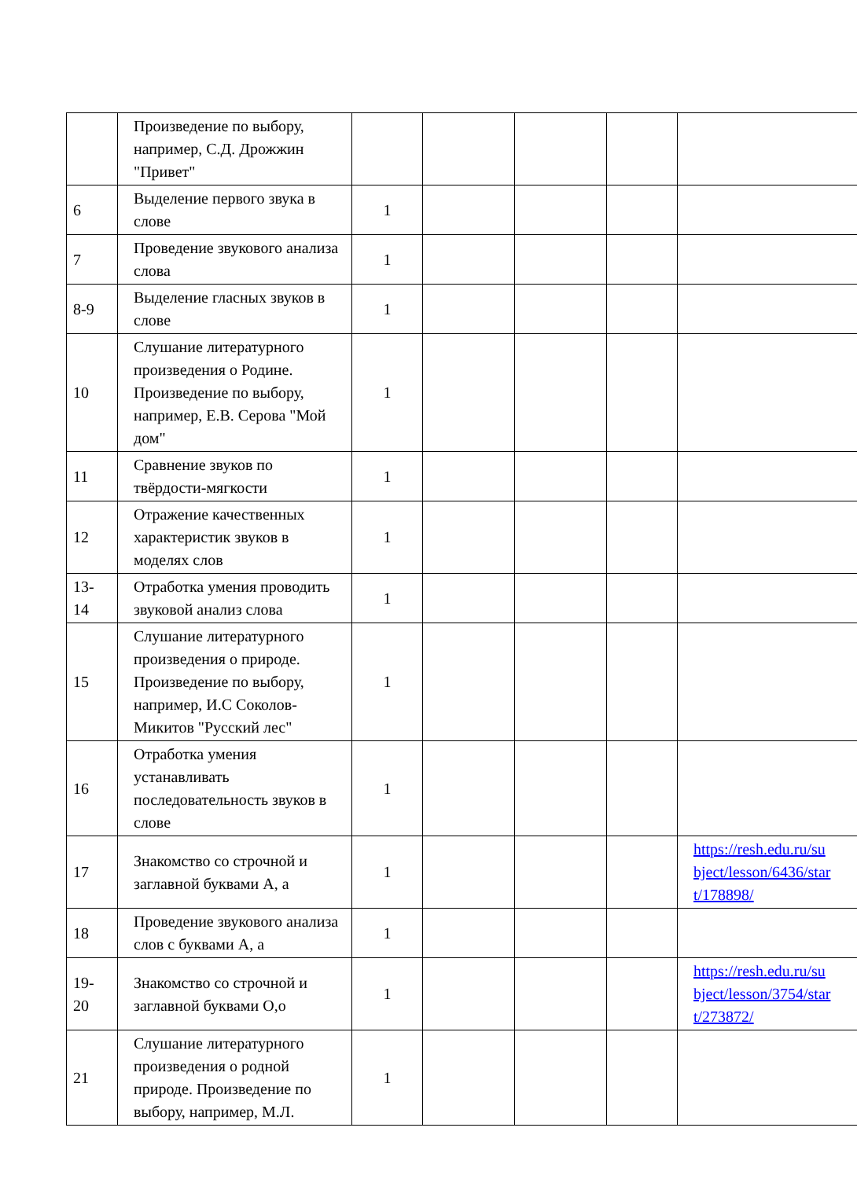| | Произведение по выбору, например, С.Д. Дрожжин "Привет" | | | | | |
| 6 | Выделение первого звука в слове | 1 | | | | |
| 7 | Проведение звукового анализа слова | 1 | | | | |
| 8-9 | Выделение гласных звуков в слове | 1 | | | | |
| 10 | Слушание литературного произведения о Родине. Произведение по выбору, например, Е.В. Серова "Мой дом" | 1 | | | | |
| 11 | Сравнение звуков по твёрдости-мягкости | 1 | | | | |
| 12 | Отражение качественных характеристик звуков в моделях слов | 1 | | | | |
| 13- 14 | Отработка умения проводить звуковой анализ слова | 1 | | | | |
| 15 | Слушание литературного произведения о природе. Произведение по выбору, например, И.С Соколов-Микитов "Русский лес" | 1 | | | | |
| 16 | Отработка умения устанавливать последовательность звуков в слове | 1 | | | | |
| 17 | Знакомство со строчной и заглавной буквами А, а | 1 | | | | https://resh.edu.ru/su bject/lesson/6436/star t/178898/ |
| 18 | Проведение звукового анализа слов с буквами А, а | 1 | | | | |
| 19- 20 | Знакомство со строчной и заглавной буквами О,о | 1 | | | | https://resh.edu.ru/su bject/lesson/3754/star t/273872/ |
| 21 | Слушание литературного произведения о родной природе. Произведение по выбору, например, М.Л. | 1 | | | | |